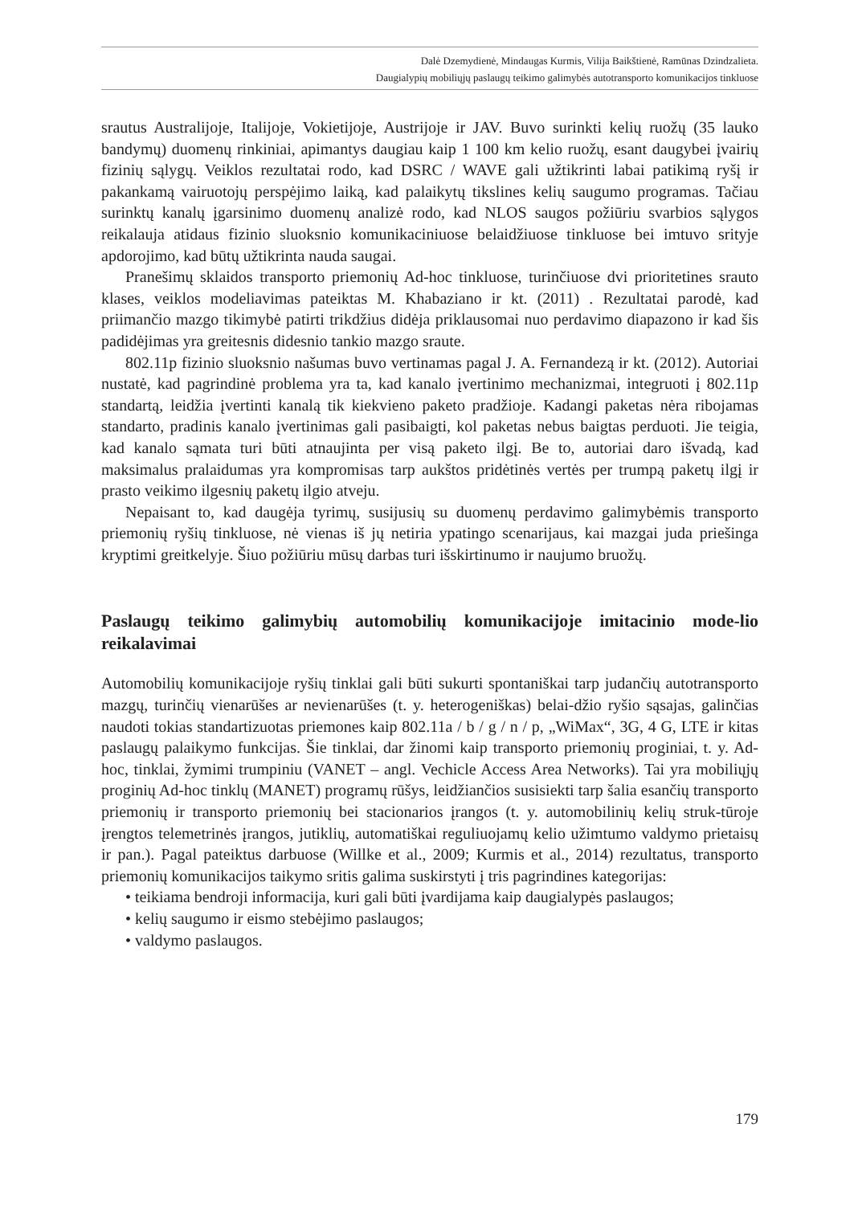Dalė Dzemydienė, Mindaugas Kurmis, Vilija Baikštienė, Ramūnas Dzindzalieta.
Daugialypių mobiliųjų paslaugų teikimo galimybės autotransporto komunikacijos tinkluose
srautus Australijoje, Italijoje, Vokietijoje, Austrijoje ir JAV. Buvo surinkti kelių ruožų (35 lauko bandymų) duomenų rinkiniai, apimantys daugiau kaip 1 100 km kelio ruožų, esant daugybei įvairių fizinių sąlygų. Veiklos rezultatai rodo, kad DSRC / WAVE gali užtikrinti labai patikimą ryšį ir pakankamą vairuotojų perspėjimo laiką, kad palaikytų tikslines kelių saugumo programas. Tačiau surinktų kanalų įgarsinimo duomenų analizė rodo, kad NLOS saugos požiūriu svarbios sąlygos reikalauja atidaus fizinio sluoksnio komunikaciniuose belaidžiuose tinkluose bei imtuvo srityje apdorojimo, kad būtų užtikrinta nauda saugai.
Pranešimų sklaidos transporto priemonių Ad-hoc tinkluose, turinčiuose dvi prioritetines srauto klases, veiklos modeliavimas pateiktas M. Khabaziano ir kt. (2011) . Rezultatai parodė, kad priimančio mazgo tikimybė patirti trikdžius didėja priklausomai nuo perdavimo diapazono ir kad šis padidėjimas yra greitesnis didesnio tankio mazgo sraute.
802.11p fizinio sluoksnio našumas buvo vertinamas pagal J. A. Fernandezą ir kt. (2012). Autoriai nustatė, kad pagrindinė problema yra ta, kad kanalo įvertinimo mechanizmai, integruoti į 802.11p standartą, leidžia įvertinti kanalą tik kiekvieno paketo pradžioje. Kadangi paketas nėra ribojamas standarto, pradinis kanalo įvertinimas gali pasibaigti, kol paketas nebus baigtas perduoti. Jie teigia, kad kanalo sąmata turi būti atnaujinta per visą paketo ilgį. Be to, autoriai daro išvadą, kad maksimalus pralaidumas yra kompromisas tarp aukštos pridėtinės vertės per trumpą paketų ilgį ir prasto veikimo ilgesnių paketų ilgio atveju.
Nepaisant to, kad daugėja tyrimų, susijusių su duomenų perdavimo galimybėmis transporto priemonių ryšių tinkluose, nė vienas iš jų netiria ypatingo scenarijaus, kai mazgai juda priešinga kryptimi greitkelyje. Šiuo požiūriu mūsų darbas turi išskirtinumo ir naujumo bruožų.
Paslaugų teikimo galimybių automobilių komunikacijoje imitacinio mode-lio reikalavimai
Automobilių komunikacijoje ryšių tinklai gali būti sukurti spontaniškai tarp judančių autotransporto mazgų, turinčių vienarūšes ar nevienarūšes (t. y. heterogeniškas) belai-džio ryšio sąsajas, galinčias naudoti tokias standartizuotas priemones kaip 802.11a / b / g / n / p, „WiMax“, 3G, 4 G, LTE ir kitas paslaugų palaikymo funkcijas. Šie tinklai, dar žinomi kaip transporto priemonių proginiai, t. y. Ad-hoc, tinklai, žymimi trumpiniu (VANET – angl. Vechicle Access Area Networks). Tai yra mobiliųjų proginių Ad-hoc tinklų (MANET) programų rūšys, leidžiančios susisiekti tarp šalia esančių transporto priemonių ir transporto priemonių bei stacionarios įrangos (t. y. automobilinių kelių struk-tūroje įrengtos telemetrinės įrangos, jutiklių, automatiškai reguliuojamų kelio užimtumo valdymo prietaisų ir pan.). Pagal pateiktus darbuose (Willke et al., 2009; Kurmis et al., 2014) rezultatus, transporto priemonių komunikacijos taikymo sritis galima suskirstyti į tris pagrindines kategorijas:
• teikiama bendroji informacija, kuri gali būti įvardijama kaip daugialypės paslaugos;
• kelių saugumo ir eismo stebėjimo paslaugos;
• valdymo paslaugos.
179